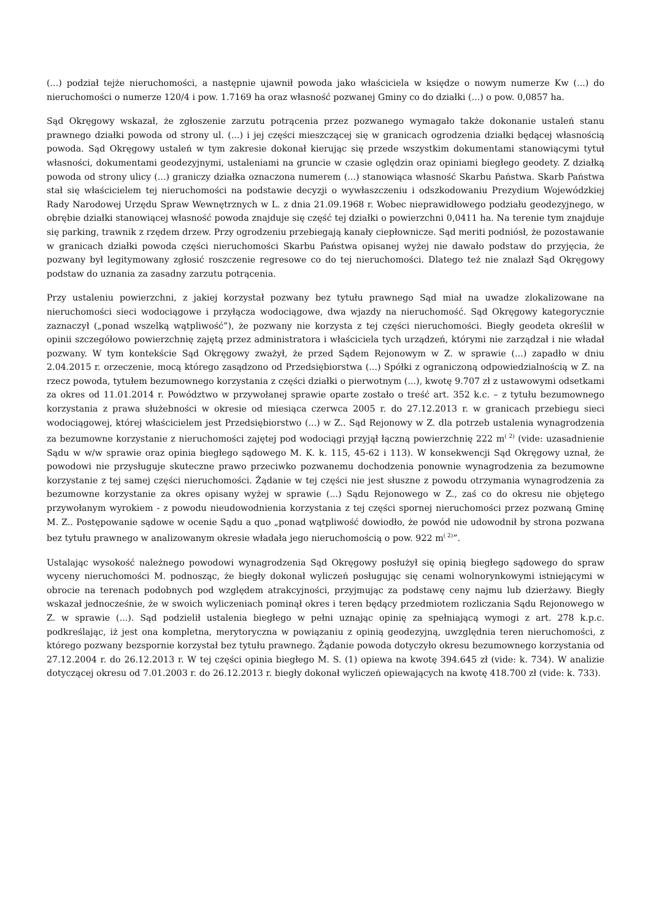(...) podział tejże nieruchomości, a następnie ujawnił powoda jako właściciela w księdze o nowym numerze Kw (...) do nieruchomości o numerze 120/4 i pow. 1.7169 ha oraz własność pozwanej Gminy co do działki (...) o pow. 0,0857 ha.
Sąd Okręgowy wskazał, że zgłoszenie zarzutu potrącenia przez pozwanego wymagało także dokonanie ustaleń stanu prawnego działki powoda od strony ul. (...) i jej części mieszczącej się w granicach ogrodzenia działki będącej własnością powoda. Sąd Okręgowy ustaleń w tym zakresie dokonał kierując się przede wszystkim dokumentami stanowiącymi tytuł własności, dokumentami geodezyjnymi, ustaleniami na gruncie w czasie oględzin oraz opiniami biegłego geodety. Z działką powoda od strony ulicy (...) graniczy działka oznaczona numerem (...) stanowiąca własność Skarbu Państwa. Skarb Państwa stał się właścicielem tej nieruchomości na podstawie decyzji o wywłaszczeniu i odszkodowaniu Prezydium Wojewódzkiej Rady Narodowej Urzędu Spraw Wewnętrznych w L. z dnia 21.09.1968 r. Wobec nieprawidłowego podziału geodezyjnego, w obrębie działki stanowiącej własność powoda znajduje się część tej działki o powierzchni 0,0411 ha. Na terenie tym znajduje się parking, trawnik z rzędem drzew. Przy ogrodzeniu przebiegają kanały ciepłownicze. Sąd meriti podniósł, że pozostawanie w granicach działki powoda części nieruchomości Skarbu Państwa opisanej wyżej nie dawało podstaw do przyjęcia, że pozwany był legitymowany zgłosić roszczenie regresowe co do tej nieruchomości. Dlatego też nie znalazł Sąd Okręgowy podstaw do uznania za zasadny zarzutu potrącenia.
Przy ustaleniu powierzchni, z jakiej korzystał pozwany bez tytułu prawnego Sąd miał na uwadze zlokalizowane na nieruchomości sieci wodociągowe i przyłącza wodociągowe, dwa wjazdy na nieruchomość. Sąd Okręgowy kategorycznie zaznaczył („ponad wszelką wątpliwość”), że pozwany nie korzysta z tej części nieruchomości. Biegły geodeta określił w opinii szczegółowo powierzchnię zajętą przez administratora i właściciela tych urządzeń, którymi nie zarządzał i nie władał pozwany. W tym kontekście Sąd Okręgowy zważył, że przed Sądem Rejonowym w Z. w sprawie (...) zapadło w dniu 2.04.2015 r. orzeczenie, mocą którego zasądzono od Przedsiębiorstwa (...) Spółki z ograniczoną odpowiedzialnością w Z. na rzecz powoda, tytułem bezumownego korzystania z części działki o pierwotnym (...), kwotę 9.707 zł z ustawowymi odsetkami za okres od 11.01.2014 r. Powództwo w przywołanej sprawie oparte zostało o treść art. 352 k.c. – z tytułu bezumownego korzystania z prawa służebności w okresie od miesiąca czerwca 2005 r. do 27.12.2013 r. w granicach przebiegu sieci wodociągowej, której właścicielem jest Przedsiębiorstwo (...) w Z.. Sąd Rejonowy w Z. dla potrzeb ustalenia wynagrodzenia za bezumowne korzystanie z nieruchomości zajętej pod wodociągi przyjął łączną powierzchnię 222 m<sup>( 2)</sup> (vide: uzasadnienie Sądu w w/w sprawie oraz opinia biegłego sądowego M. K. k. 115, 45-62 i 113). W konsekwencji Sąd Okręgowy uznał, że powodowi nie przysługuje skuteczne prawo przeciwko pozwanemu dochodzenia ponownie wynagrodzenia za bezumowne korzystanie z tej samej części nieruchomości. Żądanie w tej części nie jest słuszne z powodu otrzymania wynagrodzenia za bezumowne korzystanie za okres opisany wyżej w sprawie (...) Sądu Rejonowego w Z., zaś co do okresu nie objętego przywołanym wyrokiem - z powodu nieudowodnienia korzystania z tej części spornej nieruchomości przez pozwaną Gminę M. Z.. Postępowanie sądowe w ocenie Sądu a quo „ponad wątpliwość dowiodło, że powód nie udowodnił by strona pozwana bez tytułu prawnego w analizowanym okresie władała jego nieruchomością o pow. 922 m<sup>( 2)</sup>”.
Ustalając wysokość należnego powodowi wynagrodzenia Sąd Okręgowy posłużył się opinią biegłego sądowego do spraw wyceny nieruchomości M. podnosząc, że biegły dokonał wyliczeń posługując się cenami wolnorynkowymi istniejącymi w obrocie na terenach podobnych pod względem atrakcyjności, przyjmując za podstawę ceny najmu lub dzierżawy. Biegły wskazał jednocześnie, że w swoich wyliczeniach pominął okres i teren będący przedmiotem rozliczania Sądu Rejonowego w Z. w sprawie (...). Sąd podzielił ustalenia biegłego w pełni uznając opinię za spełniającą wymogi z art. 278 k.p.c. podkreślając, iż jest ona kompletna, merytoryczna w powiązaniu z opinią geodezyjną, uwzględnia teren nieruchomości, z którego pozwany bezspornie korzystał bez tytułu prawnego. Żądanie powoda dotyczyło okresu bezumownego korzystania od 27.12.2004 r. do 26.12.2013 r. W tej części opinia biegłego M. S. (1) opiewa na kwotę 394.645 zł (vide: k. 734). W analizie dotyczącej okresu od 7.01.2003 r. do 26.12.2013 r. biegły dokonał wyliczeń opiewających na kwotę 418.700 zł (vide: k. 733).